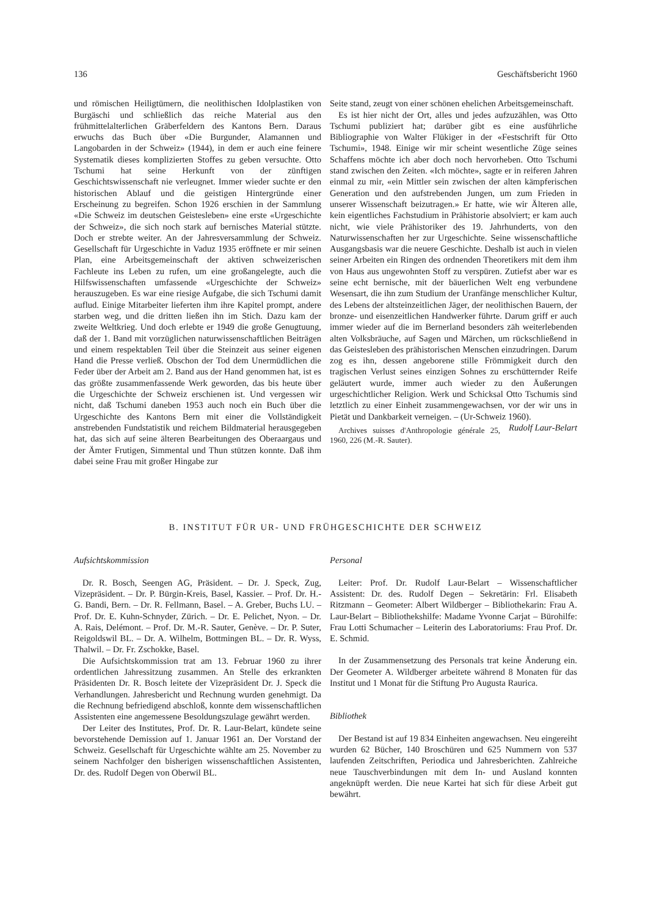136 Geschäftsbericht 1960
und römischen Heiligtümern, die neolithischen Idolplastiken von Burgäschi und schließlich das reiche Material aus den frühmittelalterlichen Gräberfeldern des Kantons Bern. Daraus erwuchs das Buch über «Die Burgunder, Alamannen und Langobarden in der Schweiz» (1944), in dem er auch eine feinere Systematik dieses komplizierten Stoffes zu geben versuchte. Otto Tschumi hat seine Herkunft von der zünftigen Geschichtswissenschaft nie verleugnet. Immer wieder suchte er den historischen Ablauf und die geistigen Hintergründe einer Erscheinung zu begreifen. Schon 1926 erschien in der Sammlung «Die Schweiz im deutschen Geistesleben» eine erste «Urgeschichte der Schweiz», die sich noch stark auf bernisches Material stützte. Doch er strebte weiter. An der Jahresversammlung der Schweiz. Gesellschaft für Urgeschichte in Vaduz 1935 eröffnete er mir seinen Plan, eine Arbeitsgemeinschaft der aktiven schweizerischen Fachleute ins Leben zu rufen, um eine großangelegte, auch die Hilfswissenschaften umfassende «Urgeschichte der Schweiz» herauszugeben. Es war eine riesige Aufgabe, die sich Tschumi damit auflud. Einige Mitarbeiter lieferten ihm ihre Kapitel prompt, andere starben weg, und die dritten ließen ihn im Stich. Dazu kam der zweite Weltkrieg. Und doch erlebte er 1949 die große Genugtuung, daß der 1. Band mit vorzüglichen naturwissenschaftlichen Beiträgen und einem respektablen Teil über die Steinzeit aus seiner eigenen Hand die Presse verließ. Obschon der Tod dem Unermüdlichen die Feder über der Arbeit am 2. Band aus der Hand genommen hat, ist es das größte zusammenfassende Werk geworden, das bis heute über die Urgeschichte der Schweiz erschienen ist. Und vergessen wir nicht, daß Tschumi daneben 1953 auch noch ein Buch über die Urgeschichte des Kantons Bern mit einer die Vollständigkeit anstrebenden Fundstatistik und reichem Bildmaterial herausgegeben hat, das sich auf seine älteren Bearbeitungen des Oberaargaus und der Ämter Frutigen, Simmental und Thun stützen konnte. Daß ihm dabei seine Frau mit großer Hingabe zur
Seite stand, zeugt von einer schönen ehelichen Arbeitsgemeinschaft.
Es ist hier nicht der Ort, alles und jedes aufzuzählen, was Otto Tschumi publiziert hat; darüber gibt es eine ausführliche Bibliographie von Walter Flükiger in der «Festschrift für Otto Tschumi», 1948. Einige wir mir scheint wesentliche Züge seines Schaffens möchte ich aber doch noch hervorheben. Otto Tschumi stand zwischen den Zeiten. «Ich möchte», sagte er in reiferen Jahren einmal zu mir, «ein Mittler sein zwischen der alten kämpferischen Generation und den aufstrebenden Jungen, um zum Frieden in unserer Wissenschaft beizutragen.» Er hatte, wie wir Älteren alle, kein eigentliches Fachstudium in Prähistorie absolviert; er kam auch nicht, wie viele Prähistoriker des 19. Jahrhunderts, von den Naturwissenschaften her zur Urgeschichte. Seine wissenschaftliche Ausgangsbasis war die neuere Geschichte. Deshalb ist auch in vielen seiner Arbeiten ein Ringen des ordnenden Theoretikers mit dem ihm von Haus aus ungewohnten Stoff zu verspüren. Zutiefst aber war es seine echt bernische, mit der bäuerlichen Welt eng verbundene Wesensart, die ihn zum Studium der Uranfänge menschlicher Kultur, des Lebens der altsteinzeitlichen Jäger, der neolithischen Bauern, der bronze- und eisenzeitlichen Handwerker führte. Darum griff er auch immer wieder auf die im Bernerland besonders zäh weiterlebenden alten Volksbräuche, auf Sagen und Märchen, um rückschließend in das Geistesleben des prähistorischen Menschen einzudringen. Darum zog es ihn, dessen angeborene stille Frömmigkeit durch den tragischen Verlust seines einzigen Sohnes zu erschütternder Reife geläutert wurde, immer auch wieder zu den Äußerungen urgeschichtlicher Religion. Werk und Schicksal Otto Tschumis sind letztlich zu einer Einheit zusammengewachsen, vor der wir uns in Pietät und Dankbarkeit verneigen. – (Ur-Schweiz 1960). Rudolf Laur-Belart
Archives suisses d'Anthropologie générale 25, 1960, 226 (M.-R. Sauter).
B. INSTITUT FÜR UR- UND FRÜHGESCHICHTE DER SCHWEIZ
Aufsichtskommission
Dr. R. Bosch, Seengen AG, Präsident. – Dr. J. Speck, Zug, Vizepräsident. – Dr. P. Bürgin-Kreis, Basel, Kassier. – Prof. Dr. H.-G. Bandi, Bern. – Dr. R. Fellmann, Basel. – A. Greber, Buchs LU. – Prof. Dr. E. Kuhn-Schnyder, Zürich. – Dr. E. Pelichet, Nyon. – Dr. A. Rais, Delémont. – Prof. Dr. M.-R. Sauter, Genève. – Dr. P. Suter, Reigoldswil BL. – Dr. A. Wilhelm, Bottmingen BL. – Dr. R. Wyss, Thalwil. – Dr. Fr. Zschokke, Basel.
Die Aufsichtskommission trat am 13. Februar 1960 zu ihrer ordentlichen Jahressitzung zusammen. An Stelle des erkrankten Präsidenten Dr. R. Bosch leitete der Vizepräsident Dr. J. Speck die Verhandlungen. Jahresbericht und Rechnung wurden genehmigt. Da die Rechnung befriedigend abschloß, konnte dem wissenschaftlichen Assistenten eine angemessene Besoldungszulage gewährt werden.
Der Leiter des Institutes, Prof. Dr. R. Laur-Belart, kündete seine bevorstehende Demission auf 1. Januar 1961 an. Der Vorstand der Schweiz. Gesellschaft für Urgeschichte wählte am 25. November zu seinem Nachfolger den bisherigen wissenschaftlichen Assistenten, Dr. des. Rudolf Degen von Oberwil BL.
Personal
Leiter: Prof. Dr. Rudolf Laur-Belart – Wissenschaftlicher Assistent: Dr. des. Rudolf Degen – Sekretärin: Frl. Elisabeth Ritzmann – Geometer: Albert Wildberger – Bibliothekarin: Frau A. Laur-Belart – Bibliothekshilfe: Madame Yvonne Carjat – Bürohilfe: Frau Lotti Schumacher – Leiterin des Laboratoriums: Frau Prof. Dr. E. Schmid.
In der Zusammensetzung des Personals trat keine Änderung ein. Der Geometer A. Wildberger arbeitete während 8 Monaten für das Institut und 1 Monat für die Stiftung Pro Augusta Raurica.
Bibliothek
Der Bestand ist auf 19 834 Einheiten angewachsen. Neu eingereiht wurden 62 Bücher, 140 Broschüren und 625 Nummern von 537 laufenden Zeitschriften, Periodica und Jahresberichten. Zahlreiche neue Tauschverbindungen mit dem In- und Ausland konnten angeknüpft werden. Die neue Kartei hat sich für diese Arbeit gut bewährt.